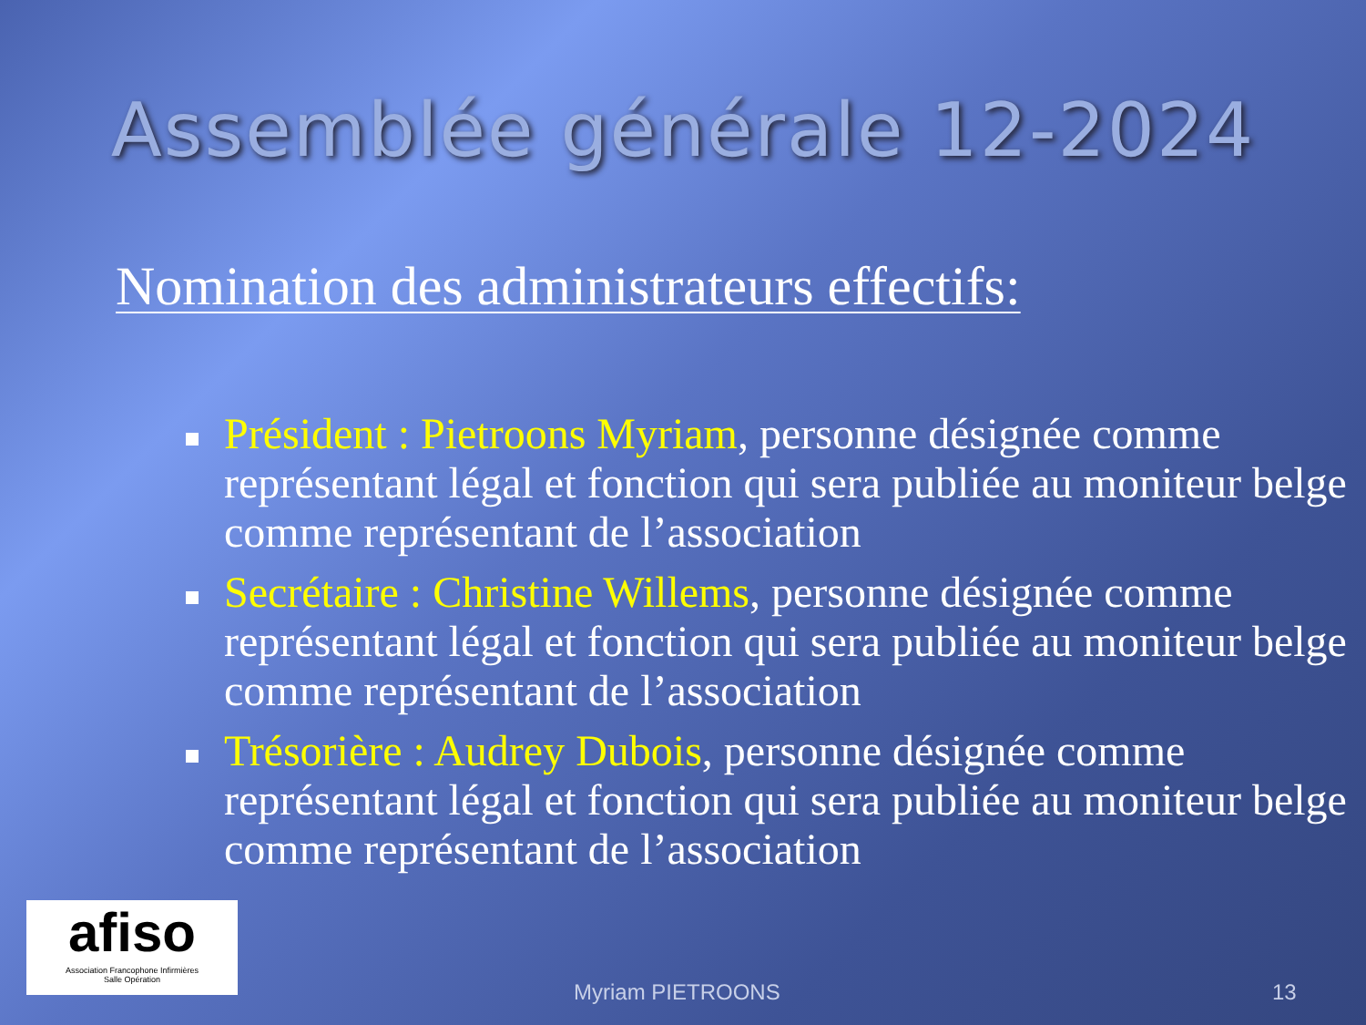Assemblée générale 12-2024
Nomination des administrateurs effectifs:
Président : Pietroons Myriam, personne désignée comme représentant légal et fonction qui sera publiée au moniteur belge comme représentant de l’association
Secrétaire : Christine Willems, personne désignée comme représentant légal et fonction qui sera publiée au moniteur belge comme représentant de l’association
Trésorière : Audrey Dubois, personne désignée comme représentant légal et fonction qui sera publiée au moniteur belge comme représentant de l’association
afiso
Association Francophone Infirmières
Salle Opération
Myriam PIETROONS 13